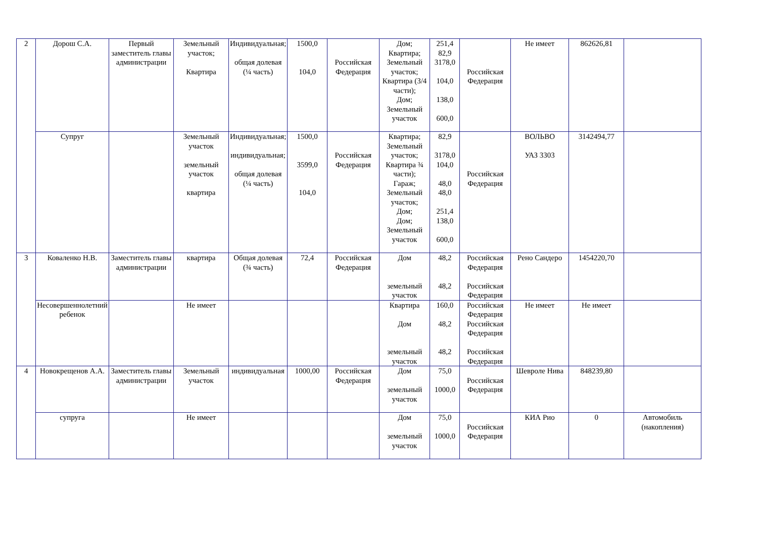| 2 | Дорош С.А. | Первый заместитель главы администрации | Земельный участок; Квартира | Индивидуальная; общая долевая (¼ часть) | 1500,0 104,0 | Российская Федерация | Дом; Квартира; Земельный участок; Квартира (3/4 части); Дом; Земельный участок | 251,4 82,9 3178,0 104,0 138,0 600,0 | Российская Федерация | Не имеет | 862626,81 | |
| | Супруг | | Земельный участок земельный участок квартира | Индивидуальная; индивидуальная; общая долевая (¼ часть) | 1500,0 3599,0 104,0 | Российская Федерация | Квартира; Земельный участок; Квартира ¾ части); Гараж; Земельный участок; Дом; Дом; Земельный участок | 82,9 3178,0 104,0 48,0 48,0 251,4 138,0 600,0 | Российская Федерация | ВОЛЬВО УАЗ 3303 | 3142494,77 | |
| 3 | Коваленко Н.В. | Заместитель главы администрации | квартира | Общая долевая (¾ часть) | 72,4 | Российская Федерация | Дом земельный участок | 48,2 48,2 | Российская Федерация Российская Федерация | Рено Сандеро | 1454220,70 | |
| | Несовершеннолетний ребенок | | Не имеет | | | | Квартира Дом земельный участок | 160,0 48,2 48,2 | Российская Федерация Российская Федерация Российская Федерация | Не имеет | Не имеет | |
| 4 | Новокрещенов А.А. | Заместитель главы администрации | Земельный участок | индивидуальная | 1000,00 | Российская Федерация | Дом земельный участок | 75,0 1000,0 | Российская Федерация | Шевроле Нива | 848239,80 | |
| | супруга | | Не имеет | | | | Дом земельный участок | 75,0 1000,0 | Российская Федерация | КИА Рио | 0 | Автомобиль (накопления) |